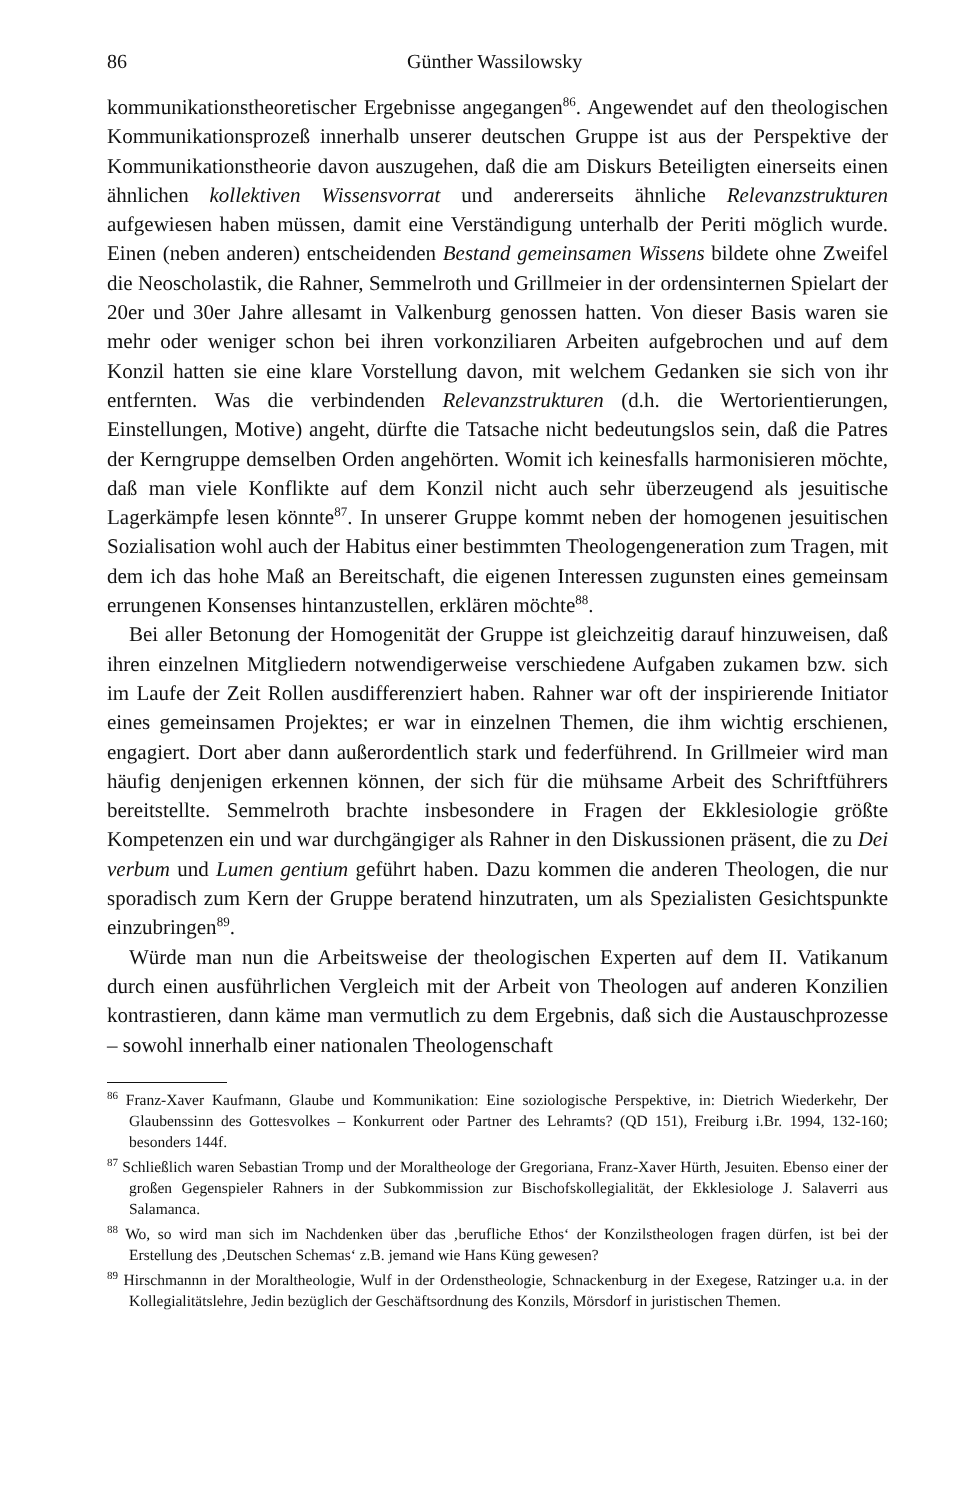86 Günther Wassilowsky
kommunikationstheoretischer Ergebnisse angegangen<sup>86</sup>. Angewendet auf den theologischen Kommunikationsprozeß innerhalb unserer deutschen Gruppe ist aus der Perspektive der Kommunikationstheorie davon auszugehen, daß die am Diskurs Beteiligten einerseits einen ähnlichen kollektiven Wissensvorrat und andererseits ähnliche Relevanzstrukturen aufgewiesen haben müssen, damit eine Verständigung unterhalb der Periti möglich wurde. Einen (neben anderen) entscheidenden Bestand gemeinsamen Wissens bildete ohne Zweifel die Neoscholastik, die Rahner, Semmelroth und Grillmeier in der ordensinternen Spielart der 20er und 30er Jahre allesamt in Valkenburg genossen hatten. Von dieser Basis waren sie mehr oder weniger schon bei ihren vorkonziliaren Arbeiten aufgebrochen und auf dem Konzil hatten sie eine klare Vorstellung davon, mit welchem Gedanken sie sich von ihr entfernten. Was die verbindenden Relevanzstrukturen (d.h. die Wertorientierungen, Einstellungen, Motive) angeht, dürfte die Tatsache nicht bedeutungslos sein, daß die Patres der Kerngruppe demselben Orden angehörten. Womit ich keinesfalls harmonisieren möchte, daß man viele Konflikte auf dem Konzil nicht auch sehr überzeugend als jesuitische Lagerkämpfe lesen könnte<sup>87</sup>. In unserer Gruppe kommt neben der homogenen jesuitischen Sozialisation wohl auch der Habitus einer bestimmten Theologengeneration zum Tragen, mit dem ich das hohe Maß an Bereitschaft, die eigenen Interessen zugunsten eines gemeinsam errungenen Konsenses hintanzustellen, erklären möchte<sup>88</sup>.
Bei aller Betonung der Homogenität der Gruppe ist gleichzeitig darauf hinzuweisen, daß ihren einzelnen Mitgliedern notwendigerweise verschiedene Aufgaben zukamen bzw. sich im Laufe der Zeit Rollen ausdifferenziert haben. Rahner war oft der inspirierende Initiator eines gemeinsamen Projektes; er war in einzelnen Themen, die ihm wichtig erschienen, engagiert. Dort aber dann außerordentlich stark und federführend. In Grillmeier wird man häufig denjenigen erkennen können, der sich für die mühsame Arbeit des Schriftführers bereitstellte. Semmelroth brachte insbesondere in Fragen der Ekklesiologie größte Kompetenzen ein und war durchgängiger als Rahner in den Diskussionen präsent, die zu Dei verbum und Lumen gentium geführt haben. Dazu kommen die anderen Theologen, die nur sporadisch zum Kern der Gruppe beratend hinzutraten, um als Spezialisten Gesichtspunkte einzubringen<sup>89</sup>.
Würde man nun die Arbeitsweise der theologischen Experten auf dem II. Vatikanum durch einen ausführlichen Vergleich mit der Arbeit von Theologen auf anderen Konzilien kontrastieren, dann käme man vermutlich zu dem Ergebnis, daß sich die Austauschprozesse – sowohl innerhalb einer nationalen Theologenschaft
<sup>86</sup> Franz-Xaver Kaufmann, Glaube und Kommunikation: Eine soziologische Perspektive, in: Dietrich Wiederkehr, Der Glaubenssinn des Gottesvolkes – Konkurrent oder Partner des Lehramts? (QD 151), Freiburg i.Br. 1994, 132-160; besonders 144f.
<sup>87</sup> Schließlich waren Sebastian Tromp und der Moraltheologe der Gregoriana, Franz-Xaver Hürth, Jesuiten. Ebenso einer der großen Gegenspieler Rahners in der Subkommission zur Bischofskollegialität, der Ekklesiologe J. Salaverri aus Salamanca.
<sup>88</sup> Wo, so wird man sich im Nachdenken über das ‚berufliche Ethos‘ der Konzilstheologen fragen dürfen, ist bei der Erstellung des ‚Deutschen Schemas‘ z.B. jemand wie Hans Küng gewesen?
<sup>89</sup> Hirschmannn in der Moraltheologie, Wulf in der Ordenstheologie, Schnackenburg in der Exegese, Ratzinger u.a. in der Kollegialitätslehre, Jedin bezüglich der Geschäftsordnung des Konzils, Mörsdorf in juristischen Themen.